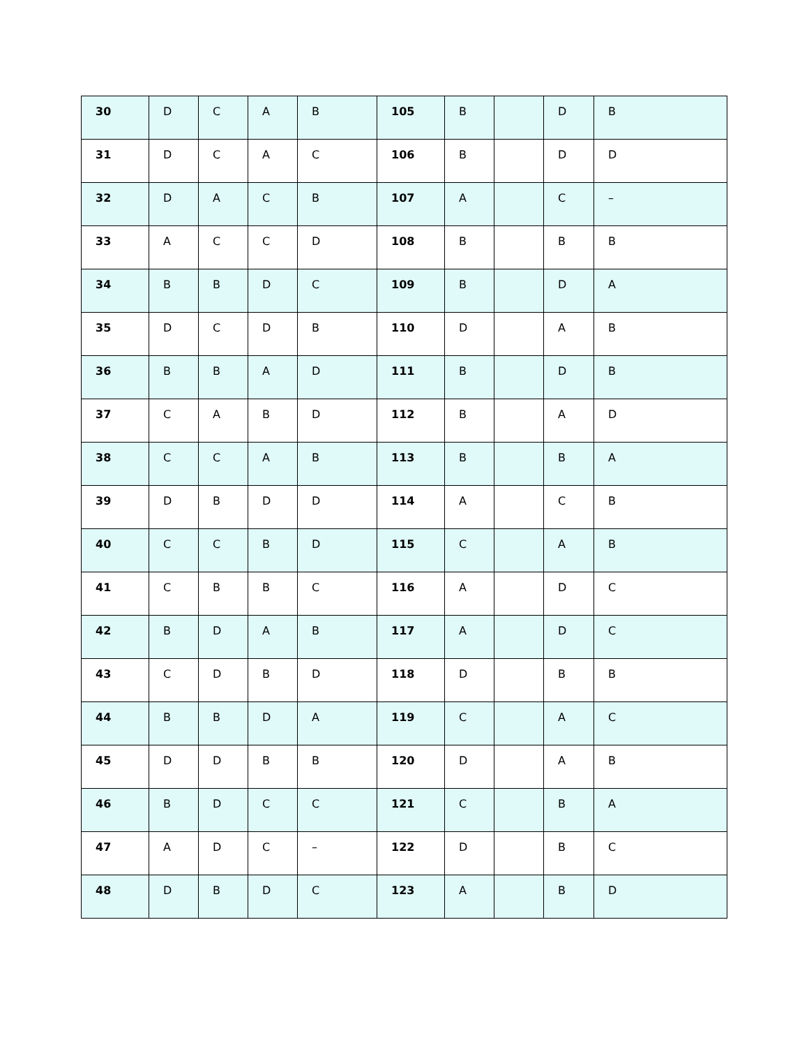| 30 | D | C | A | B | 105 | B | | D | B |
| 31 | D | C | A | C | 106 | B | | D | D |
| 32 | D | A | C | B | 107 | A | | C | – |
| 33 | A | C | C | D | 108 | B | | B | B |
| 34 | B | B | D | C | 109 | B | | D | A |
| 35 | D | C | D | B | 110 | D | | A | B |
| 36 | B | B | A | D | 111 | B | | D | B |
| 37 | C | A | B | D | 112 | B | | A | D |
| 38 | C | C | A | B | 113 | B | | B | A |
| 39 | D | B | D | D | 114 | A | | C | B |
| 40 | C | C | B | D | 115 | C | | A | B |
| 41 | C | B | B | C | 116 | A | | D | C |
| 42 | B | D | A | B | 117 | A | | D | C |
| 43 | C | D | B | D | 118 | D | | B | B |
| 44 | B | B | D | A | 119 | C | | A | C |
| 45 | D | D | B | B | 120 | D | | A | B |
| 46 | B | D | C | C | 121 | C | | B | A |
| 47 | A | D | C | – | 122 | D | | B | C |
| 48 | D | B | D | C | 123 | A | | B | D |